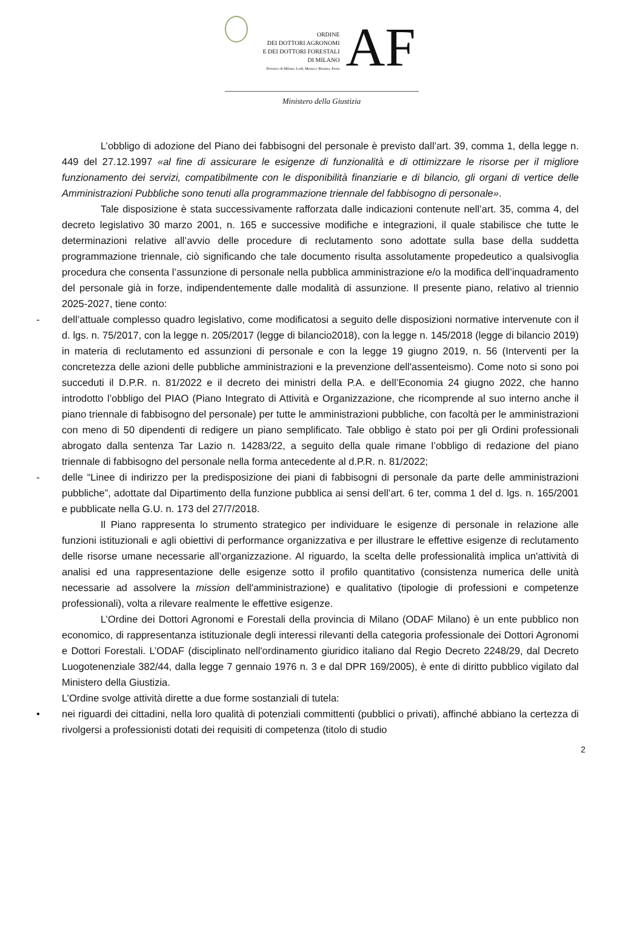ORDINE
DEI DOTTORI AGRONOMI
E DEI DOTTORI FORESTALI
DI MILANO
Province di Milano, Lodi, Monza e Brianza, Pavia
AF
Ministero della Giustizia
L’obbligo di adozione del Piano dei fabbisogni del personale è previsto dall’art. 39, comma 1, della legge n. 449 del 27.12.1997 «al fine di assicurare le esigenze di funzionalità e di ottimizzare le risorse per il migliore funzionamento dei servizi, compatibilmente con le disponibilità finanziarie e di bilancio, gli organi di vertice delle Amministrazioni Pubbliche sono tenuti alla programmazione triennale del fabbisogno di personale».
Tale disposizione è stata successivamente rafforzata dalle indicazioni contenute nell’art. 35, comma 4, del decreto legislativo 30 marzo 2001, n. 165 e successive modifiche e integrazioni, il quale stabilisce che tutte le determinazioni relative all’avvio delle procedure di reclutamento sono adottate sulla base della suddetta programmazione triennale, ciò significando che tale documento risulta assolutamente propedeutico a qualsivoglia procedura che consenta l’assunzione di personale nella pubblica amministrazione e/o la modifica dell’inquadramento del personale già in forze, indipendentemente dalle modalità di assunzione. Il presente piano, relativo al triennio 2025-2027, tiene conto:
- dell’attuale complesso quadro legislativo, come modificatosi a seguito delle disposizioni normative intervenute con il d. lgs. n. 75/2017, con la legge n. 205/2017 (legge di bilancio2018), con la legge n. 145/2018 (legge di bilancio 2019) in materia di reclutamento ed assunzioni di personale e con la legge 19 giugno 2019, n. 56 (Interventi per la concretezza delle azioni delle pubbliche amministrazioni e la prevenzione dell'assenteismo). Come noto si sono poi succeduti il D.P.R. n. 81/2022 e il decreto dei ministri della P.A. e dell’Economia 24 giugno 2022, che hanno introdotto l’obbligo del PIAO (Piano Integrato di Attività e Organizzazione, che ricomprende al suo interno anche il piano triennale di fabbisogno del personale) per tutte le amministrazioni pubbliche, con facoltà per le amministrazioni con meno di 50 dipendenti di redigere un piano semplificato. Tale obbligo è stato poi per gli Ordini professionali abrogato dalla sentenza Tar Lazio n. 14283/22, a seguito della quale rimane l’obbligo di redazione del piano triennale di fabbisogno del personale nella forma antecedente al d.P.R. n. 81/2022;
- delle “Linee di indirizzo per la predisposizione dei piani di fabbisogni di personale da parte delle amministrazioni pubbliche”, adottate dal Dipartimento della funzione pubblica ai sensi dell’art. 6 ter, comma 1 del d. lgs. n. 165/2001 e pubblicate nella G.U. n. 173 del 27/7/2018.
Il Piano rappresenta lo strumento strategico per individuare le esigenze di personale in relazione alle funzioni istituzionali e agli obiettivi di performance organizzativa e per illustrare le effettive esigenze di reclutamento delle risorse umane necessarie all’organizzazione. Al riguardo, la scelta delle professionalità implica un'attività di analisi ed una rappresentazione delle esigenze sotto il profilo quantitativo (consistenza numerica delle unità necessarie ad assolvere la mission dell'amministrazione) e qualitativo (tipologie di professioni e competenze professionali), volta a rilevare realmente le effettive esigenze.
L’Ordine dei Dottori Agronomi e Forestali della provincia di Milano (ODAF Milano) è un ente pubblico non economico, di rappresentanza istituzionale degli interessi rilevanti della categoria professionale dei Dottori Agronomi e Dottori Forestali. L’ODAF (disciplinato nell'ordinamento giuridico italiano dal Regio Decreto 2248/29, dal Decreto Luogotenenziale 382/44, dalla legge 7 gennaio 1976 n. 3 e dal DPR 169/2005), è ente di diritto pubblico vigilato dal Ministero della Giustizia.
L’Ordine svolge attività dirette a due forme sostanziali di tutela:
• nei riguardi dei cittadini, nella loro qualità di potenziali committenti (pubblici o privati), affinché abbiano la certezza di rivolgersi a professionisti dotati dei requisiti di competenza (titolo di studio
2